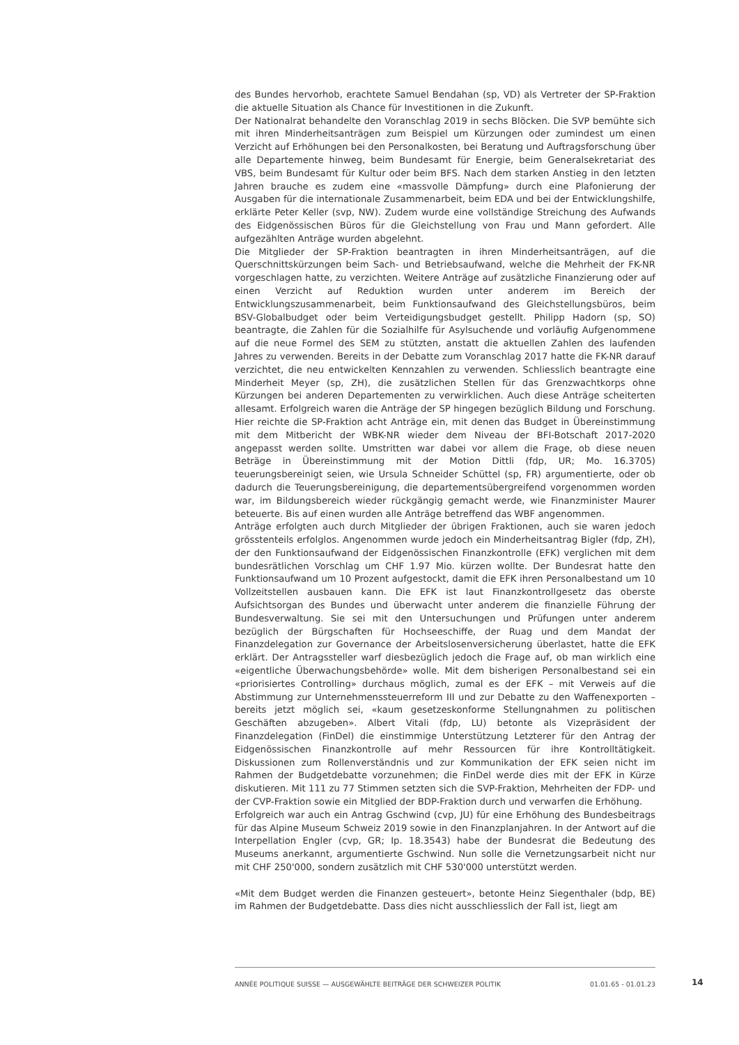des Bundes hervorhob, erachtete Samuel Bendahan (sp, VD) als Vertreter der SP-Fraktion die aktuelle Situation als Chance für Investitionen in die Zukunft.
Der Nationalrat behandelte den Voranschlag 2019 in sechs Blöcken. Die SVP bemühte sich mit ihren Minderheitsanträgen zum Beispiel um Kürzungen oder zumindest um einen Verzicht auf Erhöhungen bei den Personalkosten, bei Beratung und Auftragsforschung über alle Departemente hinweg, beim Bundesamt für Energie, beim Generalsekretariat des VBS, beim Bundesamt für Kultur oder beim BFS. Nach dem starken Anstieg in den letzten Jahren brauche es zudem eine «massvolle Dämpfung» durch eine Plafonierung der Ausgaben für die internationale Zusammenarbeit, beim EDA und bei der Entwicklungshilfe, erklärte Peter Keller (svp, NW). Zudem wurde eine vollständige Streichung des Aufwands des Eidgenössischen Büros für die Gleichstellung von Frau und Mann gefordert. Alle aufgezählten Anträge wurden abgelehnt.
Die Mitglieder der SP-Fraktion beantragten in ihren Minderheitsanträgen, auf die Querschnittskürzungen beim Sach- und Betriebsaufwand, welche die Mehrheit der FK-NR vorgeschlagen hatte, zu verzichten. Weitere Anträge auf zusätzliche Finanzierung oder auf einen Verzicht auf Reduktion wurden unter anderem im Bereich der Entwicklungszusammenarbeit, beim Funktionsaufwand des Gleichstellungsbüros, beim BSV-Globalbudget oder beim Verteidigungsbudget gestellt. Philipp Hadorn (sp, SO) beantragte, die Zahlen für die Sozialhilfe für Asylsuchende und vorläufig Aufgenommene auf die neue Formel des SEM zu stützten, anstatt die aktuellen Zahlen des laufenden Jahres zu verwenden. Bereits in der Debatte zum Voranschlag 2017 hatte die FK-NR darauf verzichtet, die neu entwickelten Kennzahlen zu verwenden. Schliesslich beantragte eine Minderheit Meyer (sp, ZH), die zusätzlichen Stellen für das Grenzwachtkorps ohne Kürzungen bei anderen Departementen zu verwirklichen. Auch diese Anträge scheiterten allesamt. Erfolgreich waren die Anträge der SP hingegen bezüglich Bildung und Forschung. Hier reichte die SP-Fraktion acht Anträge ein, mit denen das Budget in Übereinstimmung mit dem Mitbericht der WBK-NR wieder dem Niveau der BFI-Botschaft 2017-2020 angepasst werden sollte. Umstritten war dabei vor allem die Frage, ob diese neuen Beträge in Übereinstimmung mit der Motion Dittli (fdp, UR; Mo. 16.3705) teuerungsbereinigt seien, wie Ursula Schneider Schüttel (sp, FR) argumentierte, oder ob dadurch die Teuerungsbereinigung, die departementsübergreifend vorgenommen worden war, im Bildungsbereich wieder rückgängig gemacht werde, wie Finanzminister Maurer beteuerte. Bis auf einen wurden alle Anträge betreffend das WBF angenommen.
Anträge erfolgten auch durch Mitglieder der übrigen Fraktionen, auch sie waren jedoch grösstenteils erfolglos. Angenommen wurde jedoch ein Minderheitsantrag Bigler (fdp, ZH), der den Funktionsaufwand der Eidgenössischen Finanzkontrolle (EFK) verglichen mit dem bundesrätlichen Vorschlag um CHF 1.97 Mio. kürzen wollte. Der Bundesrat hatte den Funktionsaufwand um 10 Prozent aufgestockt, damit die EFK ihren Personalbestand um 10 Vollzeitstellen ausbauen kann. Die EFK ist laut Finanzkontrollgesetz das oberste Aufsichtsorgan des Bundes und überwacht unter anderem die finanzielle Führung der Bundesverwaltung. Sie sei mit den Untersuchungen und Prüfungen unter anderem bezüglich der Bürgschaften für Hochseeschiffe, der Ruag und dem Mandat der Finanzdelegation zur Governance der Arbeitslosenversicherung überlastet, hatte die EFK erklärt. Der Antragssteller warf diesbezüglich jedoch die Frage auf, ob man wirklich eine «eigentliche Überwachungsbehörde» wolle. Mit dem bisherigen Personalbestand sei ein «priorisiertes Controlling» durchaus möglich, zumal es der EFK – mit Verweis auf die Abstimmung zur Unternehmenssteuerreform III und zur Debatte zu den Waffenexporten – bereits jetzt möglich sei, «kaum gesetzeskonforme Stellungnahmen zu politischen Geschäften abzugeben». Albert Vitali (fdp, LU) betonte als Vizepräsident der Finanzdelegation (FinDel) die einstimmige Unterstützung Letzterer für den Antrag der Eidgenössischen Finanzkontrolle auf mehr Ressourcen für ihre Kontrolltätigkeit. Diskussionen zum Rollenverständnis und zur Kommunikation der EFK seien nicht im Rahmen der Budgetdebatte vorzunehmen; die FinDel werde dies mit der EFK in Kürze diskutieren. Mit 111 zu 77 Stimmen setzten sich die SVP-Fraktion, Mehrheiten der FDP- und der CVP-Fraktion sowie ein Mitglied der BDP-Fraktion durch und verwarfen die Erhöhung.
Erfolgreich war auch ein Antrag Gschwind (cvp, JU) für eine Erhöhung des Bundesbeitrags für das Alpine Museum Schweiz 2019 sowie in den Finanzplanjahren. In der Antwort auf die Interpellation Engler (cvp, GR; Ip. 18.3543) habe der Bundesrat die Bedeutung des Museums anerkannt, argumentierte Gschwind. Nun solle die Vernetzungsarbeit nicht nur mit CHF 250'000, sondern zusätzlich mit CHF 530'000 unterstützt werden.
«Mit dem Budget werden die Finanzen gesteuert», betonte Heinz Siegenthaler (bdp, BE) im Rahmen der Budgetdebatte. Dass dies nicht ausschliesslich der Fall ist, liegt am
ANNÉE POLITIQUE SUISSE — AUSGEWÄHLTE BEITRÄGE DER SCHWEIZER POLITIK 01.01.65 - 01.01.23
14